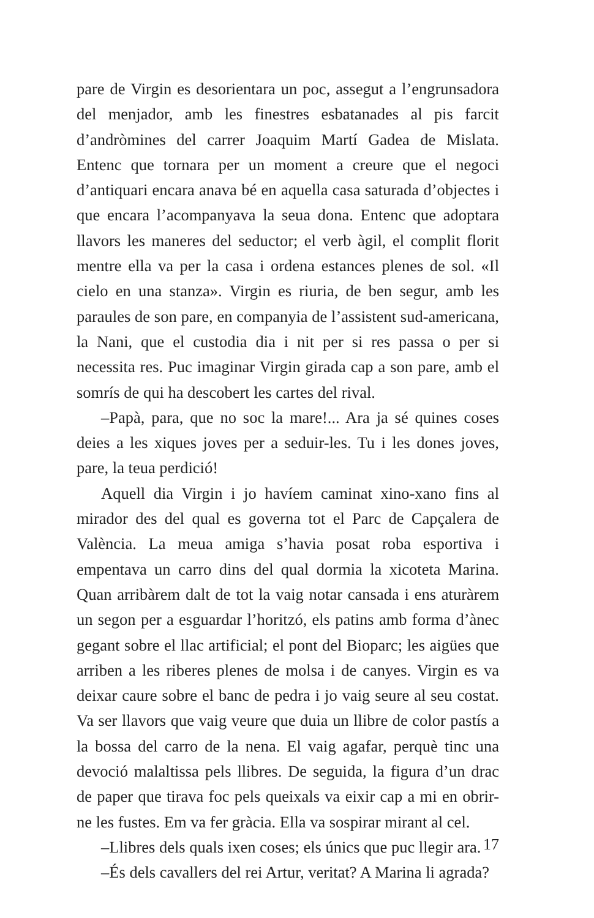pare de Virgin es desorientara un poc, assegut a l’engrunsadora del menjador, amb les finestres esbatanades al pis farcit d’andròmines del carrer Joaquim Martí Gadea de Mislata. Entenc que tornara per un moment a creure que el negoci d’antiquari encara anava bé en aquella casa saturada d’objectes i que encara l’acompanyava la seua dona. Entenc que adoptara llavors les maneres del seductor; el verb àgil, el complit florit mentre ella va per la casa i ordena estances plenes de sol. «Il cielo en una stanza». Virgin es riuria, de ben segur, amb les paraules de son pare, en companyia de l’assistent sud-americana, la Nani, que el custodia dia i nit per si res passa o per si necessita res. Puc imaginar Virgin girada cap a son pare, amb el somrís de qui ha descobert les cartes del rival.
–Papà, para, que no soc la mare!... Ara ja sé quines coses deies a les xiques joves per a seduir-les. Tu i les dones joves, pare, la teua perdició!
Aquell dia Virgin i jo havíem caminat xino-xano fins al mirador des del qual es governa tot el Parc de Capçalera de València. La meua amiga s’havia posat roba esportiva i empentava un carro dins del qual dormia la xicoteta Marina. Quan arribàrem dalt de tot la vaig notar cansada i ens aturàrem un segon per a esguardar l’horitzó, els patins amb forma d’ànec gegant sobre el llac artificial; el pont del Bioparc; les aigües que arriben a les riberes plenes de molsa i de canyes. Virgin es va deixar caure sobre el banc de pedra i jo vaig seure al seu costat. Va ser llavors que vaig veure que duia un llibre de color pastís a la bossa del carro de la nena. El vaig agafar, perquè tinc una devoció malaltissa pels llibres. De seguida, la figura d’un drac de paper que tirava foc pels queixals va eixir cap a mi en obrir-ne les fustes. Em va fer gràcia. Ella va sospirar mirant al cel.
–Llibres dels quals ixen coses; els únics que puc llegir ara.
–És dels cavallers del rei Artur, veritat? A Marina li agrada?
17